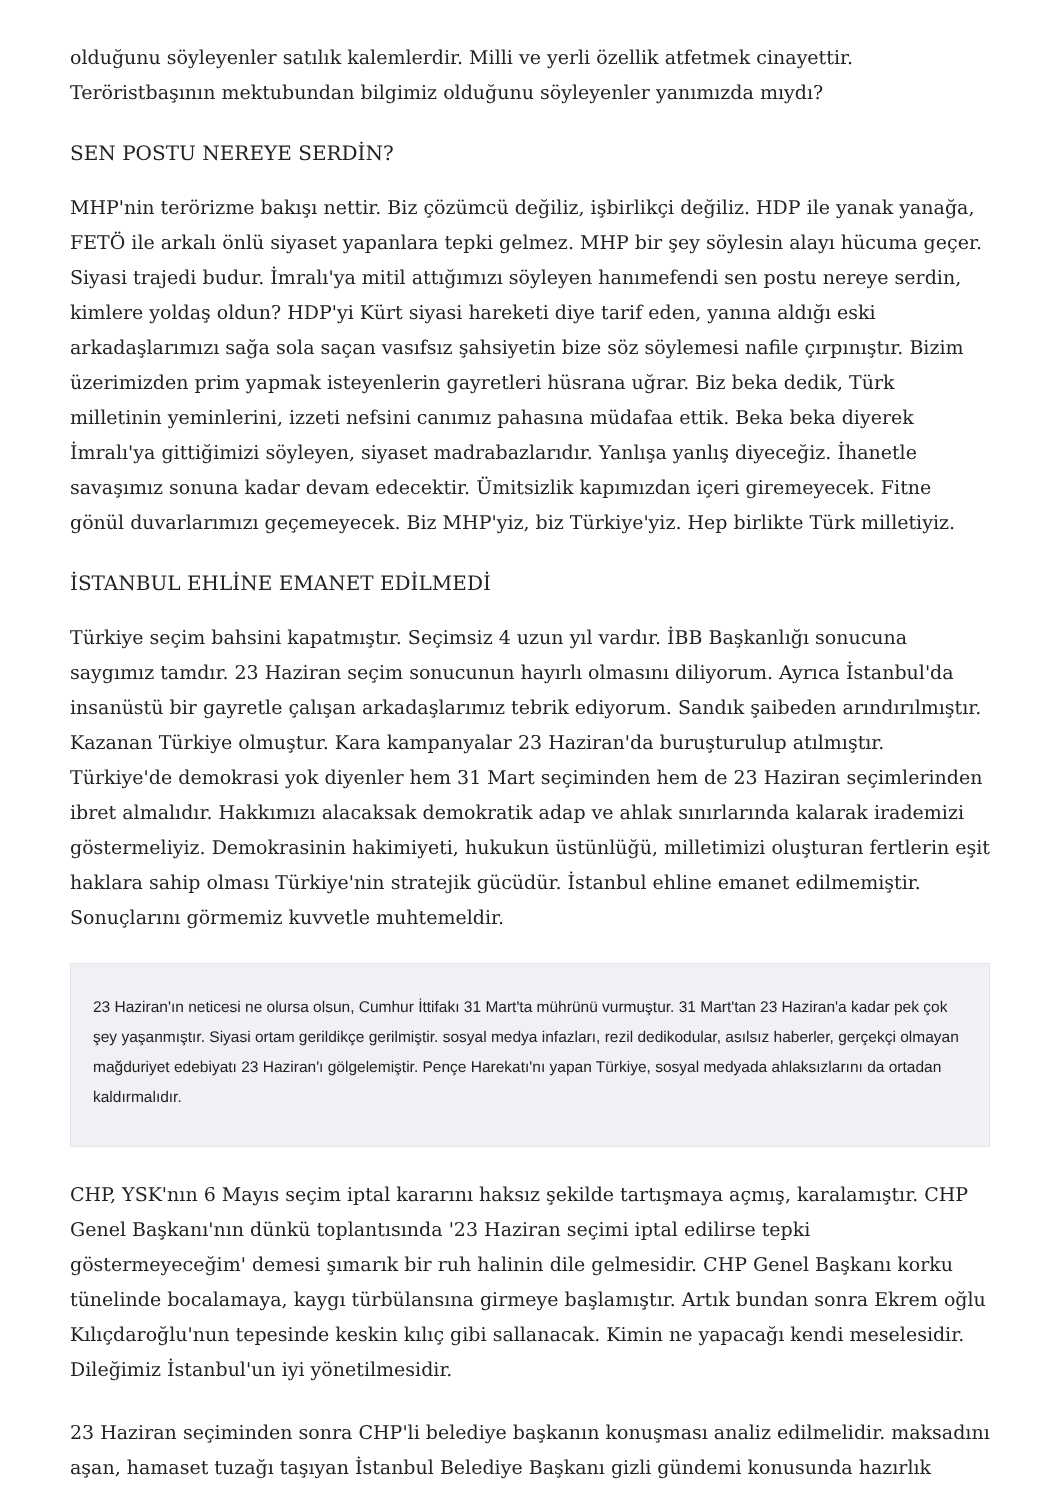olduğunu söyleyenler satılık kalemlerdir. Milli ve yerli özellik atfetmek cinayettir. Teröristbaşının mektubundan bilgimiz olduğunu söyleyenler yanımızda mıydı?
SEN POSTU NEREYE SERDİN?
MHP'nin terörizme bakışı nettir. Biz çözümcü değiliz, işbirlikçi değiliz. HDP ile yanak yanağa, FETÖ ile arkalı önlü siyaset yapanlara tepki gelmez. MHP bir şey söylesin alayı hücuma geçer. Siyasi trajedi budur. İmralı'ya mitil attığımızı söyleyen hanımefendi sen postu nereye serdin, kimlere yoldaş oldun? HDP'yi Kürt siyasi hareketi diye tarif eden, yanına aldığı eski arkadaşlarımızı sağa sola saçan vasıfsız şahsiyetin bize söz söylemesi nafile çırpınıştır. Bizim üzerimizden prim yapmak isteyenlerin gayretleri hüsrana uğrar. Biz beka dedik, Türk milletinin yeminlerini, izzeti nefsini canımız pahasına müdafaa ettik. Beka beka diyerek İmralı'ya gittiğimizi söyleyen, siyaset madrabazlarıdır. Yanlışa yanlış diyeceğiz. İhanetle savaşımız sonuna kadar devam edecektir. Ümitsizlik kapımızdan içeri giremeyecek. Fitne gönül duvarlarımızı geçemeyecek. Biz MHP'yiz, biz Türkiye'yiz. Hep birlikte Türk milletiyiz.
İSTANBUL EHLİNE EMANET EDİLMEDİ
Türkiye seçim bahsini kapatmıştır. Seçimsiz 4 uzun yıl vardır. İBB Başkanlığı sonucuna saygımız tamdır. 23 Haziran seçim sonucunun hayırlı olmasını diliyorum. Ayrıca İstanbul'da insanüstü bir gayretle çalışan arkadaşlarımız tebrik ediyorum. Sandık şaibeden arındırılmıştır. Kazanan Türkiye olmuştur. Kara kampanyalar 23 Haziran'da buruşturulup atılmıştır. Türkiye'de demokrasi yok diyenler hem 31 Mart seçiminden hem de 23 Haziran seçimlerinden ibret almalıdır. Hakkımızı alacaksak demokratik adap ve ahlak sınırlarında kalarak irademizi göstermeliyiz. Demokrasinin hakimiyeti, hukukun üstünlüğü, milletimizi oluşturan fertlerin eşit haklara sahip olması Türkiye'nin stratejik gücüdür. İstanbul ehline emanet edilmemiştir. Sonuçlarını görmemiz kuvvetle muhtemeldir.
23 Haziran'ın neticesi ne olursa olsun, Cumhur İttifakı 31 Mart'ta mührünü vurmuştur. 31 Mart'tan 23 Haziran'a kadar pek çok şey yaşanmıştır. Siyasi ortam gerildikçe gerilmiştir. sosyal medya infazları, rezil dedikodular, asılsız haberler, gerçekçi olmayan mağduriyet edebiyatı 23 Haziran'ı gölgelemiştir. Pençe Harekatı'nı yapan Türkiye, sosyal medyada ahlaksızlarını da ortadan kaldırmalıdır.
CHP, YSK'nın 6 Mayıs seçim iptal kararını haksız şekilde tartışmaya açmış, karalamıştır. CHP Genel Başkanı'nın dünkü toplantısında '23 Haziran seçimi iptal edilirse tepki göstermeyeceğim' demesi şımarık bir ruh halinin dile gelmesidir. CHP Genel Başkanı korku tünelinde bocalamaya, kaygı türbülansına girmeye başlamıştır. Artık bundan sonra Ekrem oğlu Kılıçdaroğlu'nun tepesinde keskin kılıç gibi sallanacak. Kimin ne yapacağı kendi meselesidir. Dileğimiz İstanbul'un iyi yönetilmesidir.
23 Haziran seçiminden sonra CHP'li belediye başkanın konuşması analiz edilmelidir. maksadını aşan, hamaset tuzağı taşıyan İstanbul Belediye Başkanı gizli gündemi konusunda hazırlık